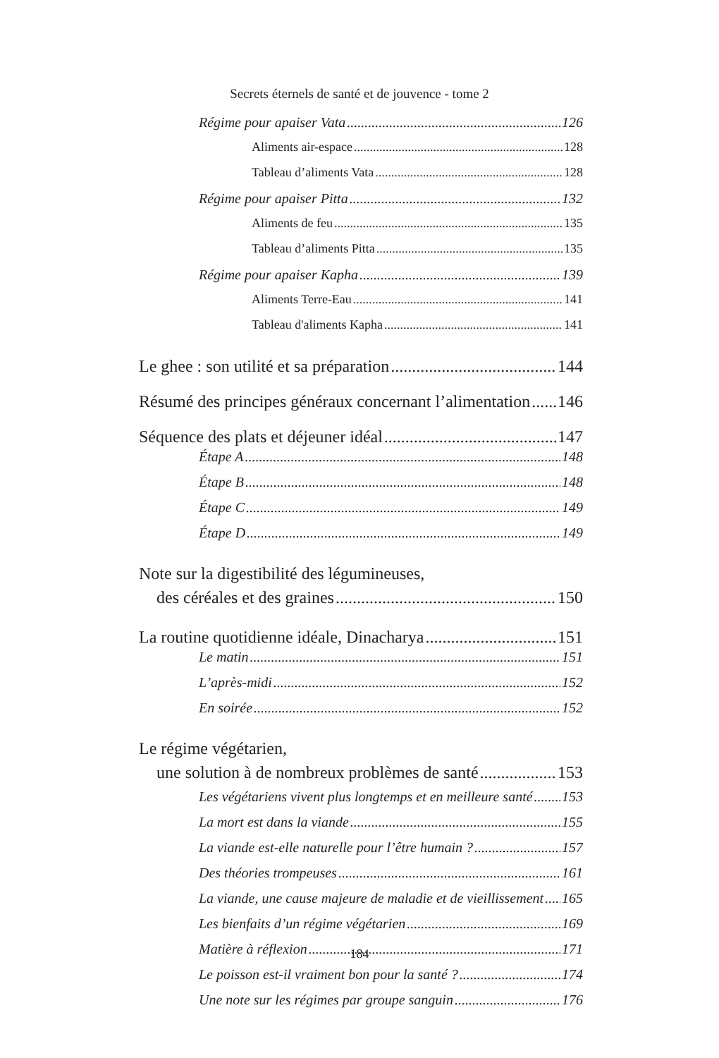Secrets éternels de santé et de jouvence - tome 2
Régime pour apaiser Vata 126
Aliments air-espace 128
Tableau d’aliments Vata 128
Régime pour apaiser Pitta 132
Aliments de feu 135
Tableau d’aliments Pitta 135
Régime pour apaiser Kapha 139
Aliments Terre-Eau 141
Tableau d'aliments Kapha 141
Le ghee : son utilité et sa préparation 144
Résumé des principes généraux concernant l’alimentation 146
Séquence des plats et déjeuner idéal 147
Étape A 148
Étape B 148
Étape C 149
Étape D 149
Note sur la digestibilité des légumineuses,
des céréales et des graines 150
La routine quotidienne idéale, Dinacharya 151
Le matin 151
L’après-midi 152
En soirée 152
Le régime végétarien,
une solution à de nombreux problèmes de santé 153
Les végétariens vivent plus longtemps et en meilleure santé 153
La mort est dans la viande 155
La viande est-elle naturelle pour l’être humain ? 157
Des théories trompeuses 161
La viande, une cause majeure de maladie et de vieillissement 165
Les bienfaits d’un régime végétarien 169
Matière à réflexion 171
Le poisson est-il vraiment bon pour la santé ? 174
Une note sur les régimes par groupe sanguin 176
184